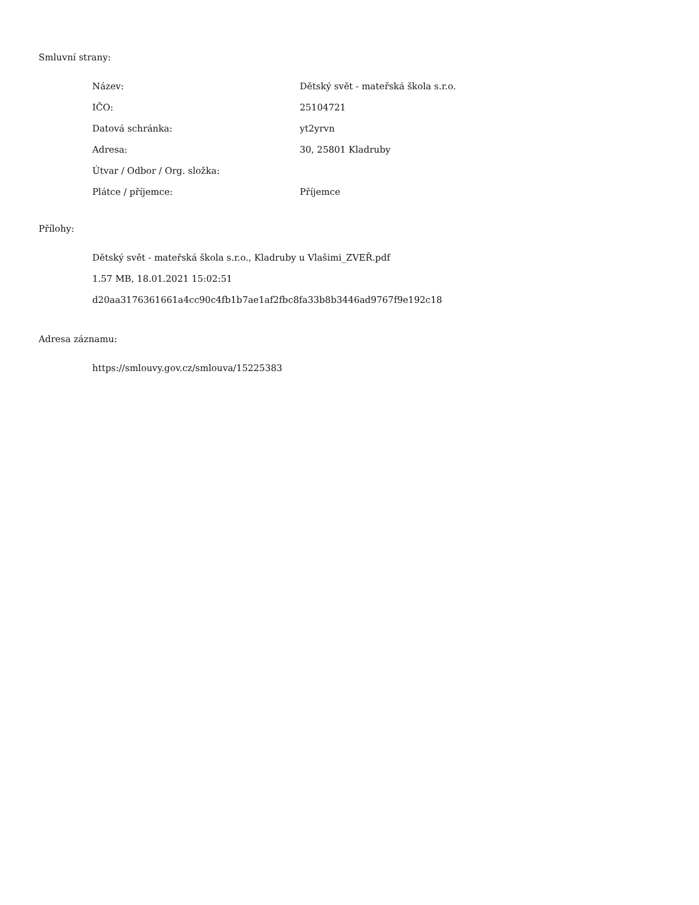Smluvní strany:
| Název: | Dětský svět - mateřská škola s.r.o. |
| IČO: | 25104721 |
| Datová schránka: | yt2yrvn |
| Adresa: | 30, 25801 Kladruby |
| Útvar / Odbor / Org. složka: | |
| Plátce / příjemce: | Příjemce |
Přílohy:
Dětský svět - mateřská škola s.r.o., Kladruby u Vlašimi_ZVEŘ.pdf
1.57 MB, 18.01.2021 15:02:51
d20aa3176361661a4cc90c4fb1b7ae1af2fbc8fa33b8b3446ad9767f9e192c18
Adresa záznamu:
https://smlouvy.gov.cz/smlouva/15225383